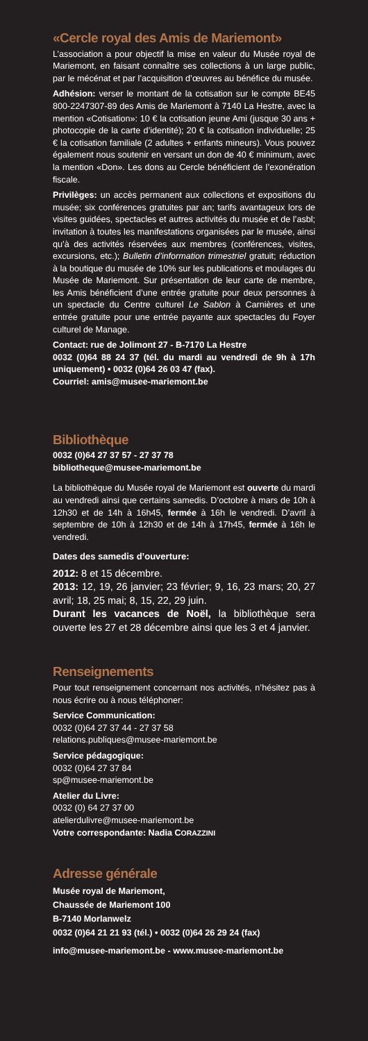«Cercle royal des Amis de Mariemont»
L’association a pour objectif la mise en valeur du Musée royal de Mariemont, en faisant connaître ses collections à un large public, par le mécénat et par l’acquisition d’œuvres au bénéfice du musée.
Adhésion: verser le montant de la cotisation sur le compte BE45 800-2247307-89 des Amis de Mariemont à 7140 La Hestre, avec la mention «Cotisation»: 10 € la cotisation jeune Ami (jusque 30 ans + photocopie de la carte d’identité); 20 € la cotisation individuelle; 25 € la cotisation familiale (2 adultes + enfants mineurs). Vous pouvez également nous soutenir en versant un don de 40 € minimum, avec la mention «Don». Les dons au Cercle bénéficient de l’exonération fiscale.
Privilèges: un accès permanent aux collections et expositions du musée; six conférences gratuites par an; tarifs avantageux lors de visites guidées, spectacles et autres activités du musée et de l’asbl; invitation à toutes les manifestations organisées par le musée, ainsi qu’à des activités réservées aux membres (conférences, visites, excursions, etc.); Bulletin d’information trimestriel gratuit; réduction à la boutique du musée de 10% sur les publications et moulages du Musée de Mariemont. Sur présentation de leur carte de membre, les Amis bénéficient d’une entrée gratuite pour deux personnes à un spectacle du Centre culturel Le Sablon à Carnières et une entrée gratuite pour une entrée payante aux spectacles du Foyer culturel de Manage.
Contact: rue de Jolimont 27 - B-7170 La Hestre
0032 (0)64 88 24 37 (tél. du mardi au vendredi de 9h à 17h uniquement) • 0032 (0)64 26 03 47 (fax).
Courriel: amis@musee-mariemont.be
Bibliothèque
0032 (0)64 27 37 57 - 27 37 78
bibliotheque@musee-mariemont.be
La bibliothèque du Musée royal de Mariemont est ouverte du mardi au vendredi ainsi que certains samedis. D’octobre à mars de 10h à 12h30 et de 14h à 16h45, fermée à 16h le vendredi. D’avril à septembre de 10h à 12h30 et de 14h à 17h45, fermée à 16h le vendredi.
Dates des samedis d’ouverture:
2012: 8 et 15 décembre.
2013: 12, 19, 26 janvier; 23 février; 9, 16, 23 mars; 20, 27 avril; 18, 25 mai; 8, 15, 22, 29 juin.
Durant les vacances de Noël, la bibliothèque sera ouverte les 27 et 28 décembre ainsi que les 3 et 4 janvier.
Renseignements
Pour tout renseignement concernant nos activités, n’hésitez pas à nous écrire ou à nous téléphoner:
Service Communication:
0032 (0)64 27 37 44 - 27 37 58
relations.publiques@musee-mariemont.be
Service pédagogique:
0032 (0)64 27 37 84
sp@musee-mariemont.be
Atelier du Livre:
0032 (0) 64 27 37 00
atelierdulivre@musee-mariemont.be
Votre correspondante: Nadia CORAZZINI
Adresse générale
Musée royal de Mariemont,
Chaussée de Mariemont 100
B-7140 Morlanwelz
0032 (0)64 21 21 93 (tél.) • 0032 (0)64 26 29 24 (fax)
info@musee-mariemont.be - www.musee-mariemont.be